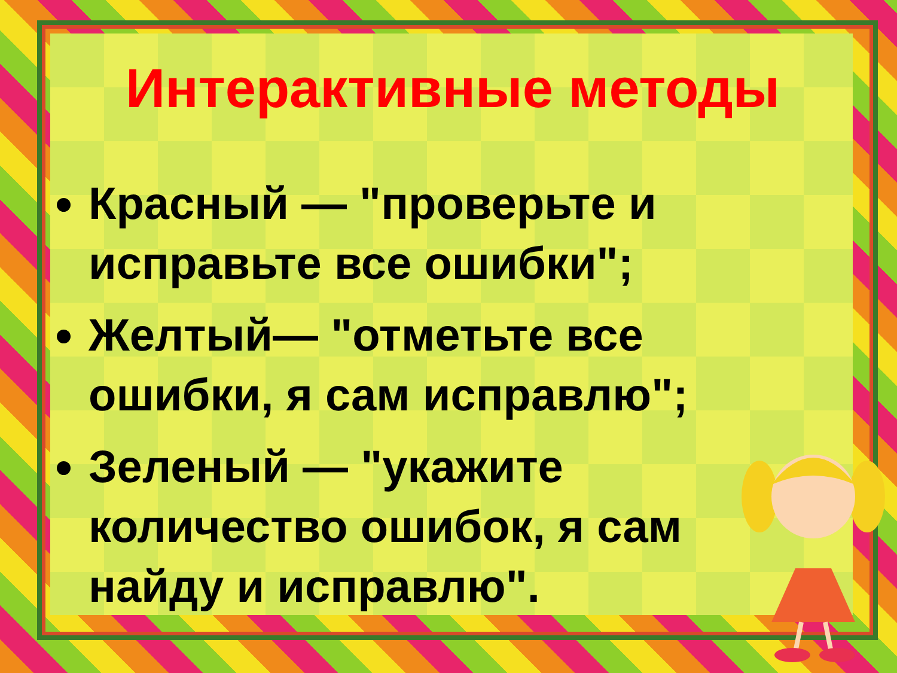Интерактивные методы
Красный — "проверьте и исправьте все ошибки";
Желтый— "отметьте все ошибки, я сам исправлю";
Зеленый — "укажите количество ошибок, я сам найду и исправлю".